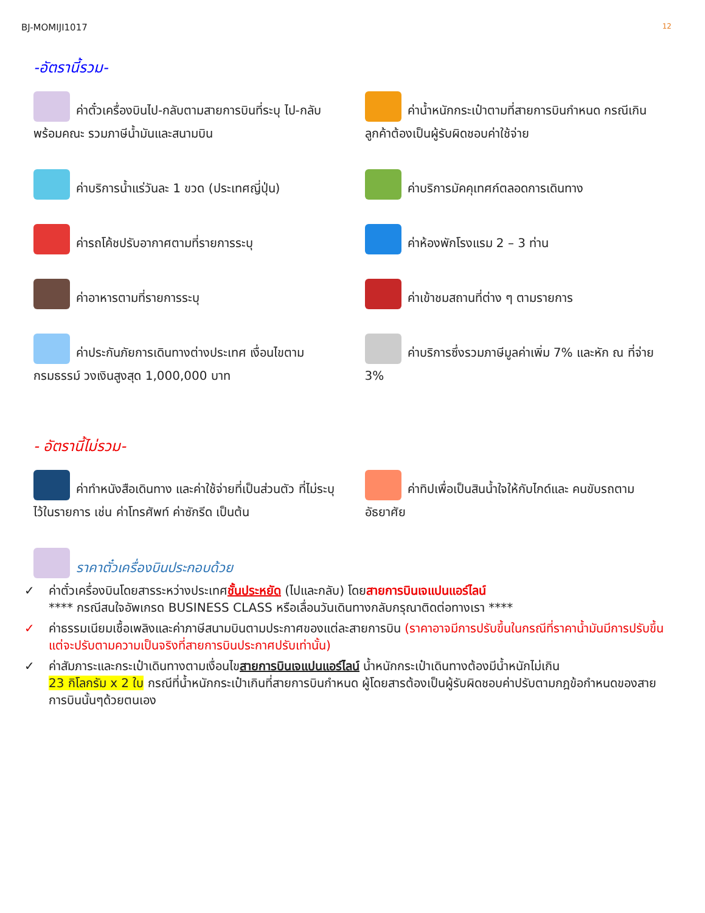BJ-MOMIJI1017 12
-อัตรานี้รวม-
ค่าตั๋วเครื่องบินไป-กลับตามสายการบินที่ระบุ ไป-กลับพร้อมคณะ รวมภาษีน้ำมันและสนามบิน
ค่าน้ำหนักกระเป๋าตามที่สายการบินกำหนด กรณีเกินลูกค้าต้องเป็นผู้รับผิดชอบค่าใช้จ่าย
ค่าบริการน้ำแร่วันละ 1 ขวด (ประเทศญี่ปุ่น)
ค่าบริการมัคคุเทศก์ตลอดการเดินทาง
ค่ารถโค้ชปรับอากาศตามที่รายการระบุ
ค่าห้องพักโรงแรม 2 – 3 ท่าน
ค่าอาหารตามที่รายการระบุ
ค่าเข้าชมสถานที่ต่าง ๆ ตามรายการ
ค่าประกันภัยการเดินทางต่างประเทศ เงื่อนไขตามกรมธรรม์ วงเงินสูงสุด 1,000,000 บาท
ค่าบริการซึ่งรวมภาษีมูลค่าเพิ่ม 7% และหัก ณ ที่จ่าย 3%
- อัตรานี้ไม่รวม-
ค่าทำหนังสือเดินทาง และค่าใช้จ่ายที่เป็นส่วนตัว ที่ไม่ระบุไว้ในรายการ เช่น ค่าโทรศัพท์ ค่าซักรีด เป็นต้น
ค่าทิปเพื่อเป็นสินน้ำใจให้กับไกด์และ คนขับรถตามอัธยาศัย
ราคาตั๋วเครื่องบินประกอบด้วย
✓ ค่าตั๋วเครื่องบินโดยสารระหว่างประเทศชั้นประหยัด (ไปและกลับ) โดยสายการบินเจแปนแอร์ไลน์
**** กรณีสนใจอัพเกรด BUSINESS CLASS หรือเลื่อนวันเดินทางกลับกรุณาติดต่อทางเรา ****
✓ ค่าธรรมเนียมเชื้อเพลิงและค่าภาษีสนามบินตามประกาศของแต่ละสายการบิน (ราคาอาจมีการปรับขึ้นในกรณีที่ราคาน้ำมันมีการปรับขึ้น แต่จะปรับตามความเป็นจริงที่สายการบินประกาศปรับเท่านั้น)
✓ ค่าสัมภาระและกระเป๋าเดินทางตามเงื่อนไขสายการบินเจแปนแอร์ไลน์ น้ำหนักกระเป๋าเดินทางต้องมีน้ำหนักไม่เกิน
23 กิโลกรัม x 2 ใบ กรณีที่น้ำหนักกระเป๋าเกินที่สายการบินกำหนด ผู้โดยสารต้องเป็นผู้รับผิดชอบค่าปรับตามกฎข้อกำหนดของสายการบินนั้นๆด้วยตนเอง